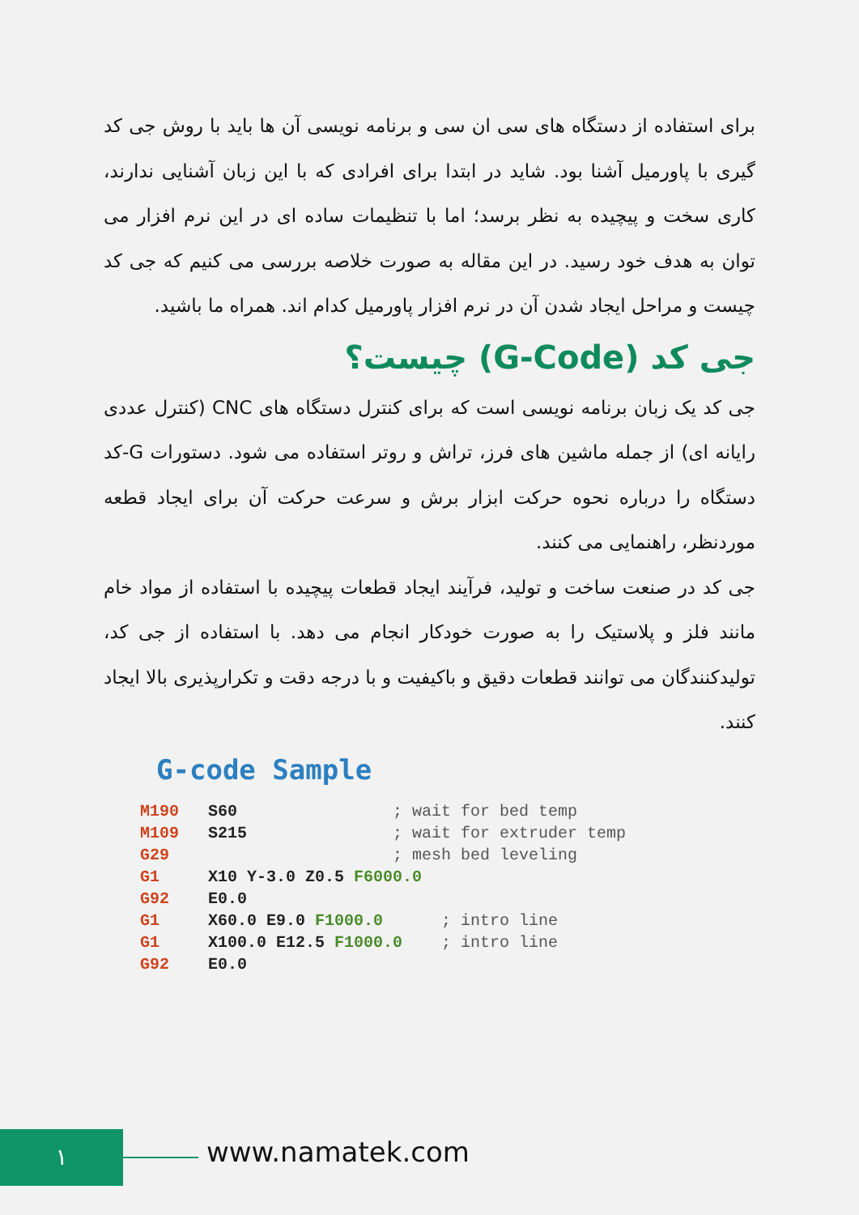برای استفاده از دستگاه های سی ان سی و برنامه نویسی آن ها باید با روش جی کد گیری با پاورمیل آشنا بود. شاید در ابتدا برای افرادی که با این زبان آشنایی ندارند، کاری سخت و پیچیده به نظر برسد؛ اما با تنظیمات ساده ای در این نرم افزار می توان به هدف خود رسید. در این مقاله به صورت خلاصه بررسی می کنیم که جی کد چیست و مراحل ایجاد شدن آن در نرم افزار پاورمیل کدام اند. همراه ما باشید.
جی کد (G-Code) چیست؟
جی کد یک زبان برنامه نویسی است که برای کنترل دستگاه های CNC (کنترل عددی رایانه ای) از جمله ماشین های فرز، تراش و روتر استفاده می شود. دستورات G-کد دستگاه را درباره نحوه حرکت ابزار برش و سرعت حرکت آن برای ایجاد قطعه موردنظر، راهنمایی می کنند.
جی کد در صنعت ساخت و تولید، فرآیند ایجاد قطعات پیچیده با استفاده از مواد خام مانند فلز و پلاستیک را به صورت خودکار انجام می دهد. با استفاده از جی کد، تولیدکنندگان می توانند قطعات دقیق و باکیفیت و با درجه دقت و تکرارپذیری بالا ایجاد کنند.
G-code Sample
M190   S60                ; wait for bed temp
M109   S215               ; wait for extruder temp
G29                       ; mesh bed leveling
G1     X10 Y-3.0 Z0.5 F6000.0
G92    E0.0
G1     X60.0 E9.0 F1000.0      ; intro line
G1     X100.0 E12.5 F1000.0    ; intro line
G92    E0.0
١ www.namatek.com